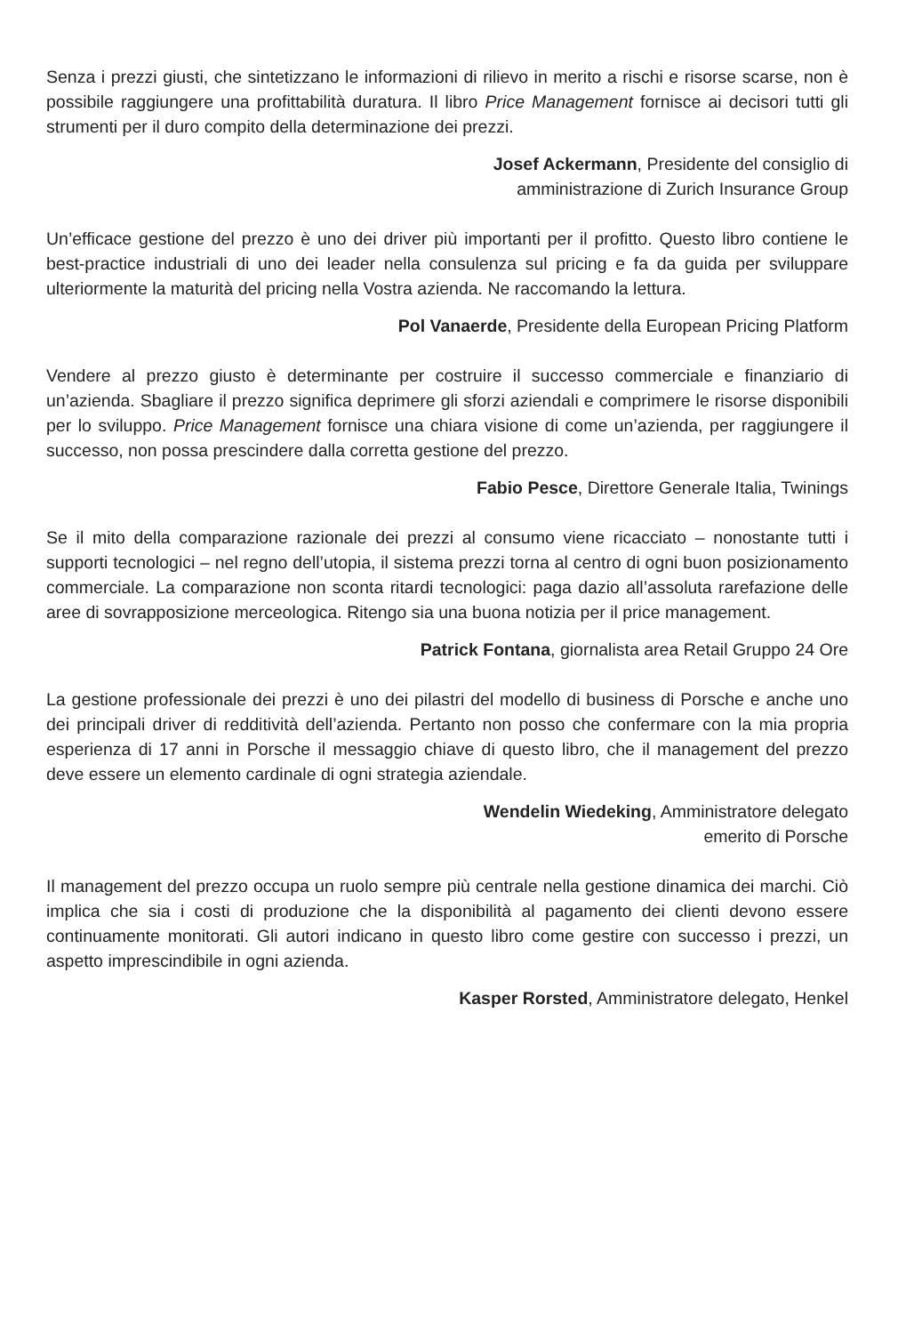Senza i prezzi giusti, che sintetizzano le informazioni di rilievo in merito a rischi e risorse scarse, non è possibile raggiungere una profittabilità duratura. Il libro Price Management fornisce ai decisori tutti gli strumenti per il duro compito della determinazione dei prezzi.
Josef Ackermann, Presidente del consiglio di
amministrazione di Zurich Insurance Group
Un’efficace gestione del prezzo è uno dei driver più importanti per il profitto. Questo libro contiene le best-practice industriali di uno dei leader nella consulenza sul pricing e fa da guida per sviluppare ulteriormente la maturità del pricing nella Vostra azienda. Ne raccomando la lettura.
Pol Vanaerde, Presidente della European Pricing Platform
Vendere al prezzo giusto è determinante per costruire il successo commerciale e finanziario di un’azienda. Sbagliare il prezzo significa deprimere gli sforzi aziendali e comprimere le risorse disponibili per lo sviluppo. Price Management fornisce una chiara visione di come un’azienda, per raggiungere il successo, non possa prescindere dalla corretta gestione del prezzo.
Fabio Pesce, Direttore Generale Italia, Twinings
Se il mito della comparazione razionale dei prezzi al consumo viene ricacciato – nonostante tutti i supporti tecnologici – nel regno dell’utopia, il sistema prezzi torna al centro di ogni buon posizionamento commerciale. La comparazione non sconta ritardi tecnologici: paga dazio all’assoluta rarefazione delle aree di sovrapposizione merceologica. Ritengo sia una buona notizia per il price management.
Patrick Fontana, giornalista area Retail Gruppo 24 Ore
La gestione professionale dei prezzi è uno dei pilastri del modello di business di Porsche e anche uno dei principali driver di redditività dell’azienda. Pertanto non posso che confermare con la mia propria esperienza di 17 anni in Porsche il messaggio chiave di questo libro, che il management del prezzo deve essere un elemento cardinale di ogni strategia aziendale.
Wendelin Wiedeking, Amministratore delegato
emerito di Porsche
Il management del prezzo occupa un ruolo sempre più centrale nella gestione dinamica dei marchi. Ciò implica che sia i costi di produzione che la disponibilità al pagamento dei clienti devono essere continuamente monitorati. Gli autori indicano in questo libro come gestire con successo i prezzi, un aspetto imprescindibile in ogni azienda.
Kasper Rorsted, Amministratore delegato, Henkel